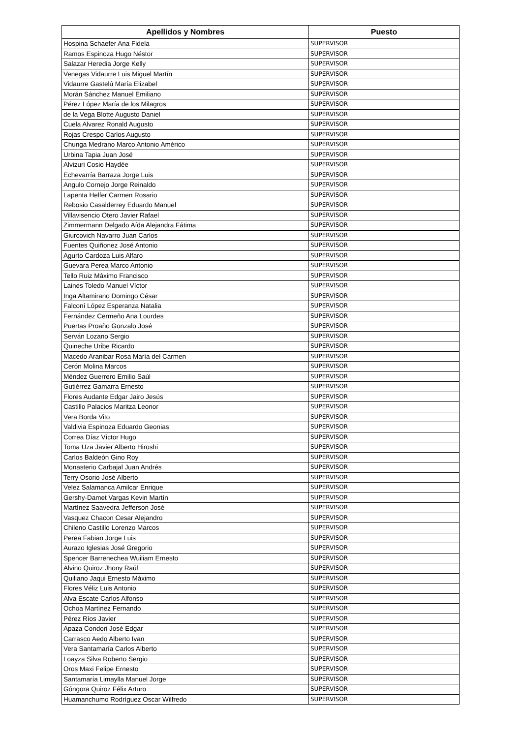| Apellidos y Nombres | Puesto |
| --- | --- |
| Hospina Schaefer Ana Fidela | SUPERVISOR |
| Ramos Espinoza Hugo Néstor | SUPERVISOR |
| Salazar Heredia Jorge Kelly | SUPERVISOR |
| Venegas Vidaurre Luis Miguel Martín | SUPERVISOR |
| Vidaurre Gastelú María Elizabel | SUPERVISOR |
| Morán Sánchez Manuel Emiliano | SUPERVISOR |
| Pérez López María de los Milagros | SUPERVISOR |
| de la Vega Blotte Augusto Daniel | SUPERVISOR |
| Cuela Alvarez Ronald Augusto | SUPERVISOR |
| Rojas Crespo Carlos Augusto | SUPERVISOR |
| Chunga Medrano Marco Antonio Américo | SUPERVISOR |
| Urbina Tapia Juan José | SUPERVISOR |
| Alvizuri Cosio Haydée | SUPERVISOR |
| Echevarría Barraza Jorge Luis | SUPERVISOR |
| Angulo Cornejo Jorge Reinaldo | SUPERVISOR |
| Lapenta Helfer Carmen Rosario | SUPERVISOR |
| Rebosio Casalderrey Eduardo Manuel | SUPERVISOR |
| Villavisencio Otero Javier Rafael | SUPERVISOR |
| Zimmermann Delgado Aída Alejandra Fátima | SUPERVISOR |
| Giurcovich Navarro Juan Carlos | SUPERVISOR |
| Fuentes Quiñonez José Antonio | SUPERVISOR |
| Agurto Cardoza Luis Alfaro | SUPERVISOR |
| Guevara Perea Marco Antonio | SUPERVISOR |
| Tello Ruiz Máximo Francisco | SUPERVISOR |
| Laines Toledo Manuel Víctor | SUPERVISOR |
| Inga Altamirano Domingo César | SUPERVISOR |
| Falconí López Esperanza Natalia | SUPERVISOR |
| Fernández Cermeño Ana Lourdes | SUPERVISOR |
| Puertas Proaño Gonzalo José | SUPERVISOR |
| Serván Lozano Sergio | SUPERVISOR |
| Quineche Uribe Ricardo | SUPERVISOR |
| Macedo Aranibar Rosa María del Carmen | SUPERVISOR |
| Cerón Molina Marcos | SUPERVISOR |
| Méndez Guerrero Emilio Saúl | SUPERVISOR |
| Gutiérrez Gamarra Ernesto | SUPERVISOR |
| Flores Audante Edgar Jairo Jesús | SUPERVISOR |
| Castillo Palacios Maritza Leonor | SUPERVISOR |
| Vera Borda Vito | SUPERVISOR |
| Valdivia Espinoza Eduardo Geonias | SUPERVISOR |
| Correa Díaz Víctor Hugo | SUPERVISOR |
| Toma Uza Javier Alberto Hiroshi | SUPERVISOR |
| Carlos Baldeón Gino Roy | SUPERVISOR |
| Monasterio Carbajal Juan Andrés | SUPERVISOR |
| Terry Osorio José Alberto | SUPERVISOR |
| Velez Salamanca Amilcar Enrique | SUPERVISOR |
| Gershy-Damet Vargas Kevin Martín | SUPERVISOR |
| Martínez Saavedra Jefferson José | SUPERVISOR |
| Vasquez Chacon Cesar Alejandro | SUPERVISOR |
| Chileno Castillo Lorenzo Marcos | SUPERVISOR |
| Perea Fabian Jorge Luis | SUPERVISOR |
| Aurazo Iglesias José Gregorio | SUPERVISOR |
| Spencer Barrenechea Wuiliam Ernesto | SUPERVISOR |
| Alvino Quiroz Jhony Raúl | SUPERVISOR |
| Quiliano Jaqui Ernesto Máximo | SUPERVISOR |
| Flores Véliz Luis Antonio | SUPERVISOR |
| Alva Escate Carlos Alfonso | SUPERVISOR |
| Ochoa Martínez Fernando | SUPERVISOR |
| Pérez Ríos Javier | SUPERVISOR |
| Apaza Condori José Edgar | SUPERVISOR |
| Carrasco Aedo Alberto Ivan | SUPERVISOR |
| Vera Santamaría Carlos Alberto | SUPERVISOR |
| Loayza Silva Roberto Sergio | SUPERVISOR |
| Oros Maxi Felipe Ernesto | SUPERVISOR |
| Santamaría Limaylla Manuel Jorge | SUPERVISOR |
| Góngora Quiroz Félix Arturo | SUPERVISOR |
| Huamanchumo Rodríguez Oscar Wilfredo | SUPERVISOR |